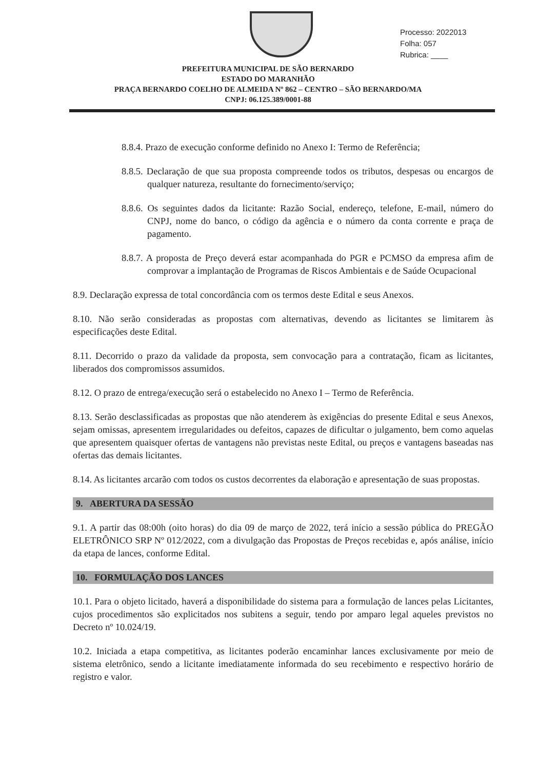Processo: 2022013
Folha: 057
Rubrica: ____
PREFEITURA MUNICIPAL DE SÃO BERNARDO
ESTADO DO MARANHÃO
PRAÇA BERNARDO COELHO DE ALMEIDA Nº 862 – CENTRO – SÃO BERNARDO/MA
CNPJ: 06.125.389/0001-88
8.8.4. Prazo de execução conforme definido no Anexo I: Termo de Referência;
8.8.5. Declaração de que sua proposta compreende todos os tributos, despesas ou encargos de qualquer natureza, resultante do fornecimento/serviço;
8.8.6. Os seguintes dados da licitante: Razão Social, endereço, telefone, E-mail, número do CNPJ, nome do banco, o código da agência e o número da conta corrente e praça de pagamento.
8.8.7. A proposta de Preço deverá estar acompanhada do PGR e PCMSO da empresa afim de comprovar a implantação de Programas de Riscos Ambientais e de Saúde Ocupacional
8.9. Declaração expressa de total concordância com os termos deste Edital e seus Anexos.
8.10. Não serão consideradas as propostas com alternativas, devendo as licitantes se limitarem às especificações deste Edital.
8.11. Decorrido o prazo da validade da proposta, sem convocação para a contratação, ficam as licitantes, liberados dos compromissos assumidos.
8.12. O prazo de entrega/execução será o estabelecido no Anexo I – Termo de Referência.
8.13. Serão desclassificadas as propostas que não atenderem às exigências do presente Edital e seus Anexos, sejam omissas, apresentem irregularidades ou defeitos, capazes de dificultar o julgamento, bem como aquelas que apresentem quaisquer ofertas de vantagens não previstas neste Edital, ou preços e vantagens baseadas nas ofertas das demais licitantes.
8.14. As licitantes arcarão com todos os custos decorrentes da elaboração e apresentação de suas propostas.
9. ABERTURA DA SESSÃO
9.1. A partir das 08:00h (oito horas) do dia 09 de março de 2022, terá início a sessão pública do PREGÃO ELETRÔNICO SRP Nº 012/2022, com a divulgação das Propostas de Preços recebidas e, após análise, início da etapa de lances, conforme Edital.
10. FORMULAÇÃO DOS LANCES
10.1. Para o objeto licitado, haverá a disponibilidade do sistema para a formulação de lances pelas Licitantes, cujos procedimentos são explicitados nos subitens a seguir, tendo por amparo legal aqueles previstos no Decreto nº 10.024/19.
10.2. Iniciada a etapa competitiva, as licitantes poderão encaminhar lances exclusivamente por meio de sistema eletrônico, sendo a licitante imediatamente informada do seu recebimento e respectivo horário de registro e valor.